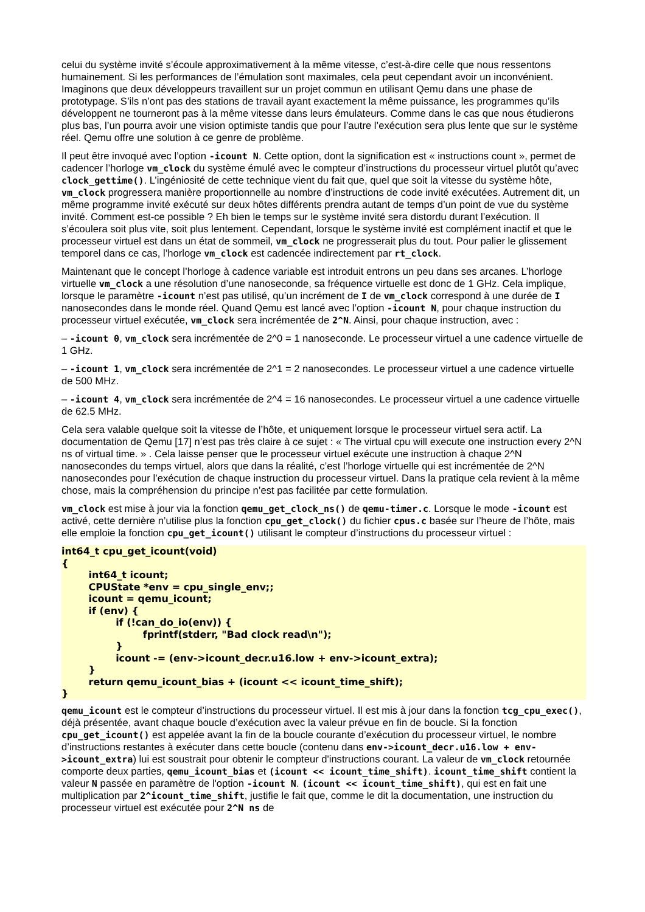celui du système invité s’écoule approximativement à la même vitesse, c’est-à-dire celle que nous ressentons humainement. Si les performances de l’émulation sont maximales, cela peut cependant avoir un inconvénient. Imaginons que deux développeurs travaillent sur un projet commun en utilisant Qemu dans une phase de prototypage. S’ils n’ont pas des stations de travail ayant exactement la même puissance, les programmes qu’ils développent ne tourneront pas à la même vitesse dans leurs émulateurs. Comme dans le cas que nous étudierons plus bas, l’un pourra avoir une vision optimiste tandis que pour l’autre l’exécution sera plus lente que sur le système réel. Qemu offre une solution à ce genre de problème.
Il peut être invoqué avec l’option -icount N. Cette option, dont la signification est « instructions count », permet de cadencer l’horloge vm_clock du système émulé avec le compteur d’instructions du processeur virtuel plutôt qu’avec clock_gettime(). L’ingéniosité de cette technique vient du fait que, quel que soit la vitesse du système hôte, vm_clock progressera manière proportionnelle au nombre d’instructions de code invité exécutées. Autrement dit, un même programme invité exécuté sur deux hôtes différents prendra autant de temps d’un point de vue du système invité. Comment est-ce possible ? Eh bien le temps sur le système invité sera distordu durant l’exécution. Il s’écoulera soit plus vite, soit plus lentement. Cependant, lorsque le système invité est complément inactif et que le processeur virtuel est dans un état de sommeil, vm_clock ne progresserait plus du tout. Pour palier le glissement temporel dans ce cas, l’horloge vm_clock est cadencée indirectement par rt_clock.
Maintenant que le concept l’horloge à cadence variable est introduit entrons un peu dans ses arcanes. L’horloge virtuelle vm_clock a une résolution d’une nanoseconde, sa fréquence virtuelle est donc de 1 GHz. Cela implique, lorsque le paramètre -icount n’est pas utilisé, qu’un incrément de I de vm_clock correspond à une durée de I nanosecondes dans le monde réel. Quand Qemu est lancé avec l’option -icount N, pour chaque instruction du processeur virtuel exécutée, vm_clock sera incrémentée de 2^N. Ainsi, pour chaque instruction, avec :
– -icount 0, vm_clock sera incrémentée de 2^0 = 1 nanoseconde. Le processeur virtuel a une cadence virtuelle de 1 GHz.
– -icount 1, vm_clock sera incrémentée de 2^1 = 2 nanosecondes. Le processeur virtuel a une cadence virtuelle de 500 MHz.
– -icount 4, vm_clock sera incrémentée de 2^4 = 16 nanosecondes. Le processeur virtuel a une cadence virtuelle de 62.5 MHz.
Cela sera valable quelque soit la vitesse de l’hôte, et uniquement lorsque le processeur virtuel sera actif. La documentation de Qemu [17] n’est pas très claire à ce sujet : « The virtual cpu will execute one instruction every 2^N ns of virtual time. » . Cela laisse penser que le processeur virtuel exécute une instruction à chaque 2^N nanosecondes du temps virtuel, alors que dans la réalité, c’est l’horloge virtuelle qui est incrémentée de 2^N nanosecondes pour l’exécution de chaque instruction du processeur virtuel. Dans la pratique cela revient à la même chose, mais la compréhension du principe n’est pas facilitée par cette formulation.
vm_clock est mise à jour via la fonction qemu_get_clock_ns() de qemu-timer.c. Lorsque le mode -icount est activé, cette dernière n’utilise plus la fonction cpu_get_clock() du fichier cpus.c basée sur l’heure de l’hôte, mais elle emploie la fonction cpu_get_icount() utilisant le compteur d’instructions du processeur virtuel :
int64_t cpu_get_icount(void)
{
	int64_t icount;
	CPUState *env = cpu_single_env;;
	icount = qemu_icount;
	if (env) {
		if (!can_do_io(env)) {
			fprintf(stderr, "Bad clock read\n");
		}
		icount -= (env->icount_decr.u16.low + env->icount_extra);
	}
	return qemu_icount_bias + (icount << icount_time_shift);
}
qemu_icount est le compteur d’instructions du processeur virtuel. Il est mis à jour dans la fonction tcg_cpu_exec(), déjà présentée, avant chaque boucle d’exécution avec la valeur prévue en fin de boucle. Si la fonction cpu_get_icount() est appelée avant la fin de la boucle courante d’exécution du processeur virtuel, le nombre d’instructions restantes à exécuter dans cette boucle (contenu dans env->icount_decr.u16.low + env->icount_extra) lui est soustrait pour obtenir le compteur d'instructions courant. La valeur de vm_clock retournée comporte deux parties, qemu_icount_bias et (icount << icount_time_shift). icount_time_shift contient la valeur N passée en paramètre de l'option -icount N. (icount << icount_time_shift), qui est en fait une multiplication par 2^icount_time_shift, justifie le fait que, comme le dit la documentation, une instruction du processeur virtuel est exécutée pour 2^N ns de